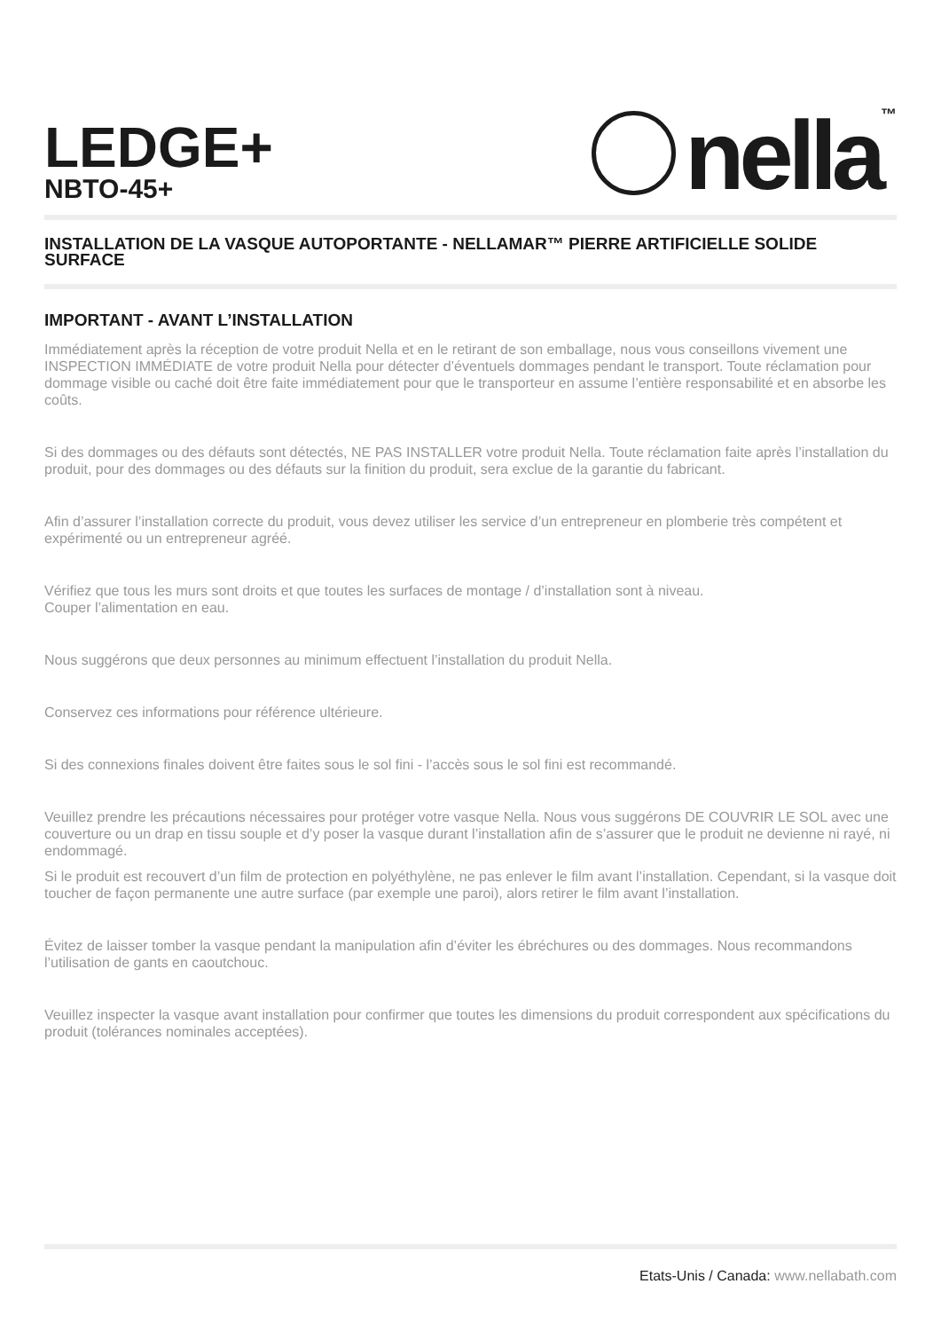LEDGE+
NBTO-45+
nella ™
INSTALLATION DE LA VASQUE AUTOPORTANTE - NELLAMAR™ PIERRE ARTIFICIELLE SOLIDE SURFACE
IMPORTANT - AVANT L’INSTALLATION
Immédiatement après la réception de votre produit Nella et en le retirant de son emballage, nous vous conseillons vivement une INSPECTION IMMÉDIATE de votre produit Nella pour détecter d’éventuels dommages pendant le transport. Toute réclamation pour dommage visible ou caché doit être faite immédiatement pour que le transporteur en assume l’entière responsabilité et en absorbe les coûts.
Si des dommages ou des défauts sont détectés, NE PAS INSTALLER votre produit Nella. Toute réclamation faite après l’installation du produit, pour des dommages ou des défauts sur la finition du produit, sera exclue de la garantie du fabricant.
Afin d’assurer l’installation correcte du produit, vous devez utiliser les service d’un entrepreneur en plomberie très compétent et expérimenté ou un entrepreneur agréé.
Vérifiez que tous les murs sont droits et que toutes les surfaces de montage / d’installation sont à niveau.
Couper l’alimentation en eau.
Nous suggérons que deux personnes au minimum effectuent l’installation du produit Nella.
Conservez ces informations pour référence ultérieure.
Si des connexions finales doivent être faites sous le sol fini - l’accès sous le sol fini est recommandé.
Veuillez prendre les précautions nécessaires pour protéger votre vasque Nella. Nous vous suggérons DE COUVRIR LE SOL avec une couverture ou un drap en tissu souple et d’y poser la vasque durant l’installation afin de s’assurer que le produit ne devienne ni rayé, ni endommagé.
Si le produit est recouvert d’un film de protection en polyéthylène, ne pas enlever le film avant l’installation. Cependant, si la vasque doit toucher de façon permanente une autre surface (par exemple une paroi), alors retirer le film avant l’installation.
Évitez de laisser tomber la vasque pendant la manipulation afin d’éviter les ébréchures ou des dommages. Nous recommandons l’utilisation de gants en caoutchouc.
Veuillez inspecter la vasque avant installation pour confirmer que toutes les dimensions du produit correspondent aux spécifications du produit (tolérances nominales acceptées).
Etats-Unis / Canada: www.nellabath.com